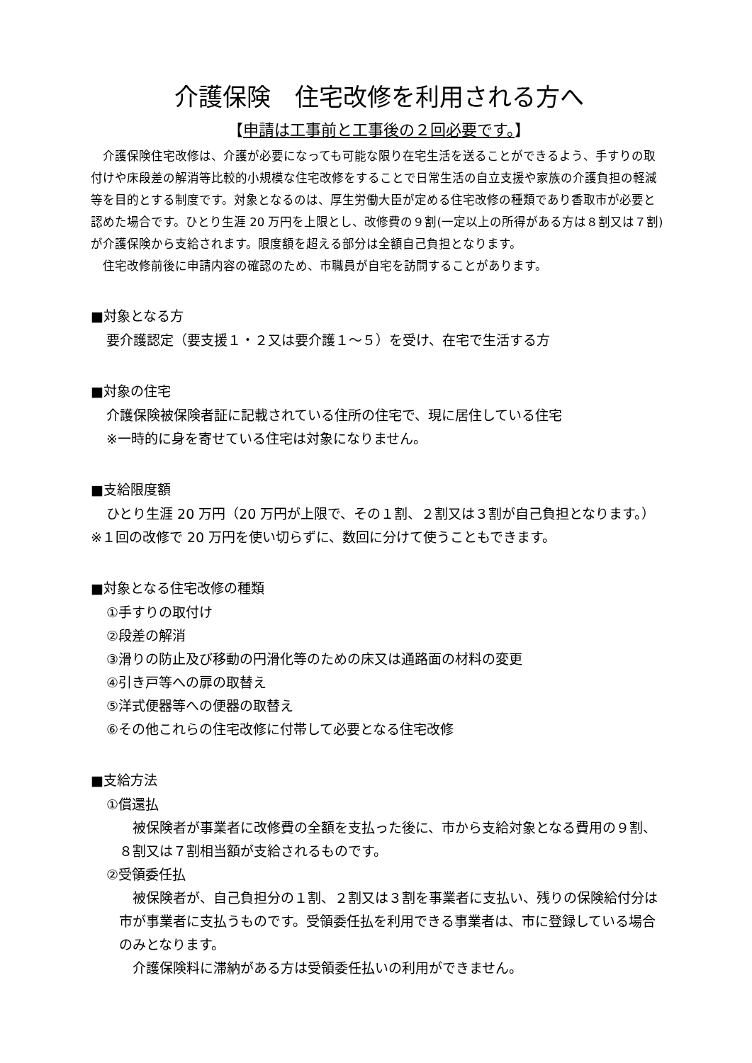介護保険　住宅改修を利用される方へ
【申請は工事前と工事後の２回必要です。】
介護保険住宅改修は、介護が必要になっても可能な限り在宅生活を送ることができるよう、手すりの取付けや床段差の解消等比較的小規模な住宅改修をすることで日常生活の自立支援や家族の介護負担の軽減等を目的とする制度です。対象となるのは、厚生労働大臣が定める住宅改修の種類であり香取市が必要と認めた場合です。ひとり生涯 20 万円を上限とし、改修費の９割(一定以上の所得がある方は８割又は７割)が介護保険から支給されます。限度額を超える部分は全額自己負担となります。
住宅改修前後に申請内容の確認のため、市職員が自宅を訪問することがあります。
■対象となる方
要介護認定（要支援１・２又は要介護１～５）を受け、在宅で生活する方
■対象の住宅
介護保険被保険者証に記載されている住所の住宅で、現に居住している住宅
※一時的に身を寄せている住宅は対象になりません。
■支給限度額
ひとり生涯 20 万円（20 万円が上限で、その１割、２割又は３割が自己負担となります。）
※１回の改修で 20 万円を使い切らずに、数回に分けて使うこともできます。
■対象となる住宅改修の種類
①手すりの取付け
②段差の解消
③滑りの防止及び移動の円滑化等のための床又は通路面の材料の変更
④引き戸等への扉の取替え
⑤洋式便器等への便器の取替え
⑥その他これらの住宅改修に付帯して必要となる住宅改修
■支給方法
①償還払
被保険者が事業者に改修費の全額を支払った後に、市から支給対象となる費用の９割、８割又は７割相当額が支給されるものです。
②受領委任払
被保険者が、自己負担分の１割、２割又は３割を事業者に支払い、残りの保険給付分は市が事業者に支払うものです。受領委任払を利用できる事業者は、市に登録している場合のみとなります。
介護保険料に滞納がある方は受領委任払いの利用ができません。